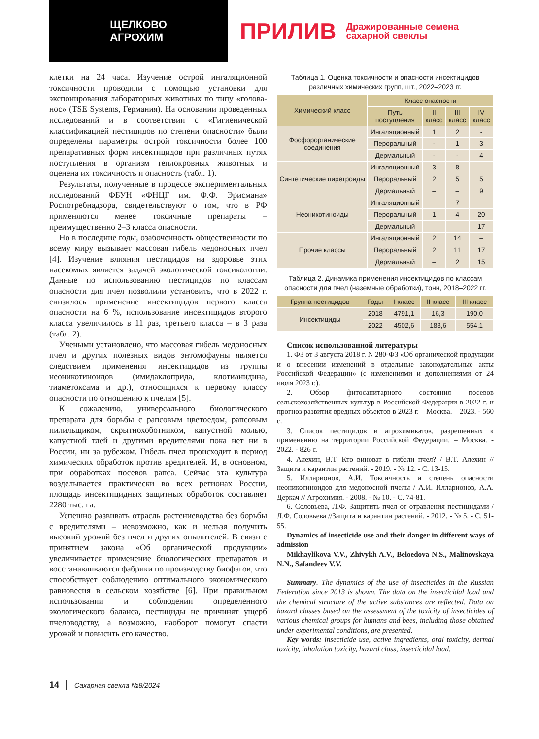ЩЕЛКОВО
АГРОХИМ
ПРИЛИВ Дражированные семена
сахарной свеклы
клетки на 24 часа. Изучение острой ингаляционной токсичности проводили с помощью установки для экспонирования лабораторных животных по типу «голова-нос» (TSE Systems, Германия). На основании проведенных исследований и в соответствии с «Гигиенической классификацией пестицидов по степени опасности» были определены параметры острой токсичности более 100 препаративных форм инсектицидов при различных путях поступления в организм теплокровных животных и оценена их токсичность и опасность (табл. 1).
Результаты, полученные в процессе экспериментальных исследований ФБУН «ФНЦГ им. Ф.Ф. Эрисмана» Роспотребнадзора, свидетельствуют о том, что в РФ применяются менее токсичные препараты – преимущественно 2–3 класса опасности.
Но в последние годы, озабоченность общественности по всему миру вызывает массовая гибель медоносных пчел [4]. Изучение влияния пестицидов на здоровье этих насекомых является задачей экологической токсикологии. Данные по использованию пестицидов по классам опасности для пчел позволили установить, что в 2022 г. снизилось применение инсектицидов первого класса опасности на 6 %, использование инсектицидов второго класса увеличилось в 11 раз, третьего класса – в 3 раза (табл. 2).
Учеными установлено, что массовая гибель медоносных пчел и других полезных видов энтомофауны является следствием применения инсектицидов из группы неоникотиноидов (имидаклоприда, клотианидина, тиаметоксама и др.), относящихся к первому классу опасности по отношению к пчелам [5].
К сожалению, универсального биологического препарата для борьбы с рапсовым цветоедом, рапсовым пилильщиком, скрытнохоботником, капустной молью, капустной тлей и другими вредителями пока нет ни в России, ни за рубежом. Гибель пчел происходит в период химических обработок против вредителей. И, в основном, при обработках посевов рапса. Сейчас эта культура возделывается практически во всех регионах России, площадь инсектицидных защитных обработок составляет 2280 тыс. га.
Успешно развивать отрасль растениеводства без борьбы с вредителями – невозможно, как и нельзя получить высокий урожай без пчел и других опылителей. В связи с принятием закона «Об органической продукции» увеличивается применение биологических препаратов и восстанавливаются фабрики по производству биофагов, что способствует соблюдению оптимального экономического равновесия в сельском хозяйстве [6]. При правильном использовании и соблюдении определенного экологического баланса, пестициды не причинят ущерб пчеловодству, а возможно, наоборот помогут спасти урожай и повысить его качество.
Таблица 1. Оценка токсичности и опасности инсектицидов различных химических групп, шт., 2022–2023 гг.
| Химический класс | Класс опасности | | | |
| --- | --- | --- | --- | --- |
| | Путь поступления | II класс | III класс | IV класс |
| Фосфорорганические соединения | Ингаляционный | 1 | 2 | - |
| | Пероральный | - | 1 | 3 |
| | Дермальный | - | - | 4 |
| Синтетические пиретроиды | Ингаляционный | 3 | 8 | – |
| | Пероральный | 2 | 5 | 5 |
| | Дермальный | – | – | 9 |
| Неоникотиноиды | Ингаляционный | – | 7 | – |
| | Пероральный | 1 | 4 | 20 |
| | Дермальный | – | – | 17 |
| Прочие классы | Ингаляционный | 2 | 14 | – |
| | Пероральный | 2 | 11 | 17 |
| | Дермальный | – | 2 | 15 |
Таблица 2. Динамика применения инсектицидов по классам опасности для пчел (наземные обработки), тонн, 2018–2022 гг.
| Группа пестицидов | Годы | I класс | II класс | III класс |
| --- | --- | --- | --- | --- |
| Инсектициды | 2018 | 4791,1 | 16,3 | 190,0 |
| | 2022 | 4502,6 | 188,6 | 554,1 |
Список использованной литературы
1. ФЗ от 3 августа 2018 г. N 280-ФЗ «Об органической продукции и о внесении изменений в отдельные законодательные акты Российской Федерации» (с изменениями и дополнениями от 24 июля 2023 г.).
2. Обзор фитосанитарного состояния посевов сельскохозяйственных культур в Российской Федерации в 2022 г. и прогноз развития вредных объектов в 2023 г. – Москва. – 2023. - 560 с.
3. Список пестицидов и агрохимикатов, разрешенных к применению на территории Российской Федерации. – Москва. - 2022. - 826 с.
4. Алехин, В.Т. Кто виноват в гибели пчел? / В.Т. Алехин // Защита и карантин растений. - 2019. - № 12. - С. 13-15.
5. Илларионов, А.И. Токсичность и степень опасности неоникотиноидов для медоносной пчелы / А.И. Илларионов, А.А. Деркач // Агрохимия. - 2008. - № 10. - С. 74-81.
6. Соловьева, Л.Ф. Защитить пчел от отравления пестицидами / Л.Ф. Соловьева //Защита и карантин растений. - 2012. - № 5. - С. 51-55.
Dynamics of insecticide use and their danger in different ways of admission
Mikhaylikova V.V., Zhivykh A.V., Beloedova N.S., Malinovskaya N.N., Safandeev V.V.
Summary. The dynamics of the use of insecticides in the Russian Federation since 2013 is shown. The data on the insecticidal load and the chemical structure of the active substances are reflected. Data on hazard classes based on the assessment of the toxicity of insecticides of various chemical groups for humans and bees, including those obtained under experimental conditions, are presented.
Key words: insecticide use, active ingredients, oral toxicity, dermal toxicity, inhalation toxicity, hazard class, insecticidal load.
14 Сахарная свекла №8/2024